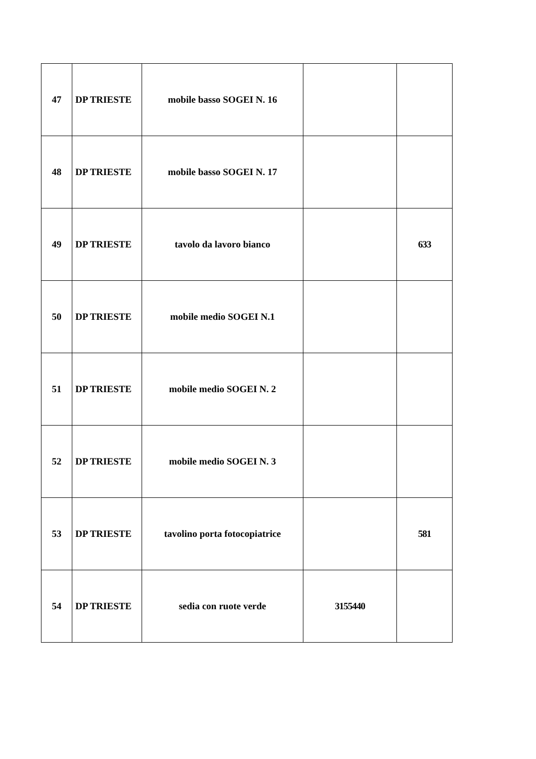| 47 | DP TRIESTE | mobile basso SOGEI N. 16 | | |
| 48 | DP TRIESTE | mobile basso SOGEI N. 17 | | |
| 49 | DP TRIESTE | tavolo da lavoro bianco | | 633 |
| 50 | DP TRIESTE | mobile medio SOGEI N.1 | | |
| 51 | DP TRIESTE | mobile medio SOGEI N. 2 | | |
| 52 | DP TRIESTE | mobile medio SOGEI N. 3 | | |
| 53 | DP TRIESTE | tavolino porta fotocopiatrice | | 581 |
| 54 | DP TRIESTE | sedia con ruote verde | 3155440 | |